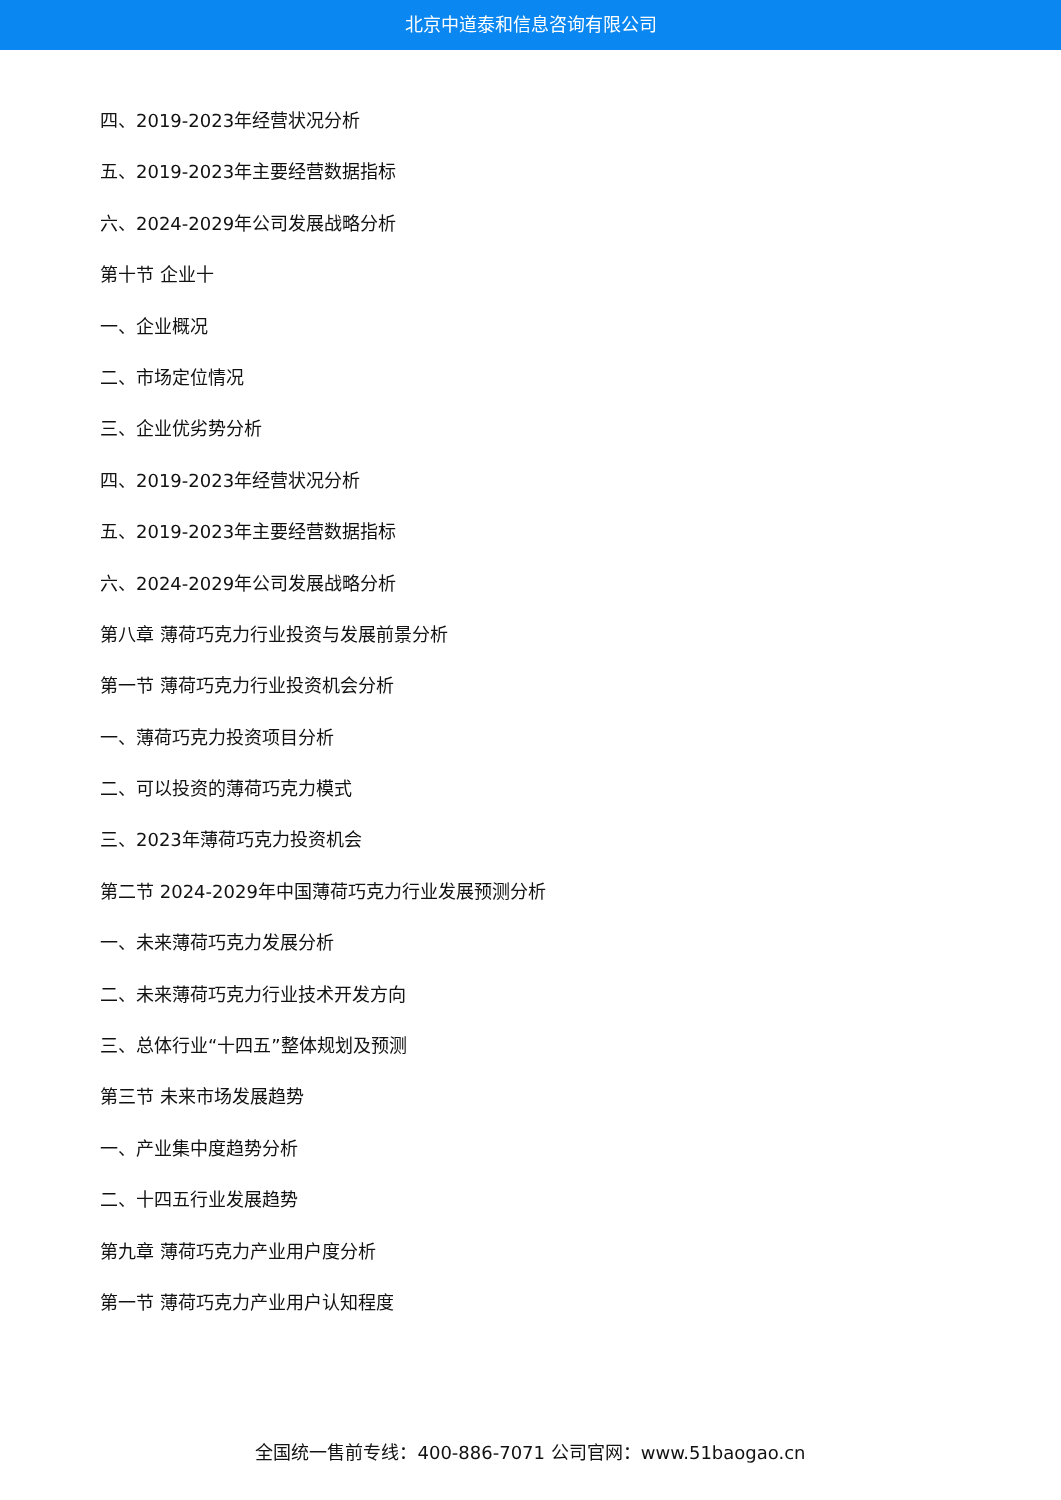北京中道泰和信息咨询有限公司
四、2019-2023年经营状况分析
五、2019-2023年主要经营数据指标
六、2024-2029年公司发展战略分析
第十节 企业十
一、企业概况
二、市场定位情况
三、企业优劣势分析
四、2019-2023年经营状况分析
五、2019-2023年主要经营数据指标
六、2024-2029年公司发展战略分析
第八章 薄荷巧克力行业投资与发展前景分析
第一节 薄荷巧克力行业投资机会分析
一、薄荷巧克力投资项目分析
二、可以投资的薄荷巧克力模式
三、2023年薄荷巧克力投资机会
第二节 2024-2029年中国薄荷巧克力行业发展预测分析
一、未来薄荷巧克力发展分析
二、未来薄荷巧克力行业技术开发方向
三、总体行业“十四五”整体规划及预测
第三节 未来市场发展趋势
一、产业集中度趋势分析
二、十四五行业发展趋势
第九章 薄荷巧克力产业用户度分析
第一节 薄荷巧克力产业用户认知程度
全国统一售前专线：400-886-7071 公司官网：www.51baogao.cn